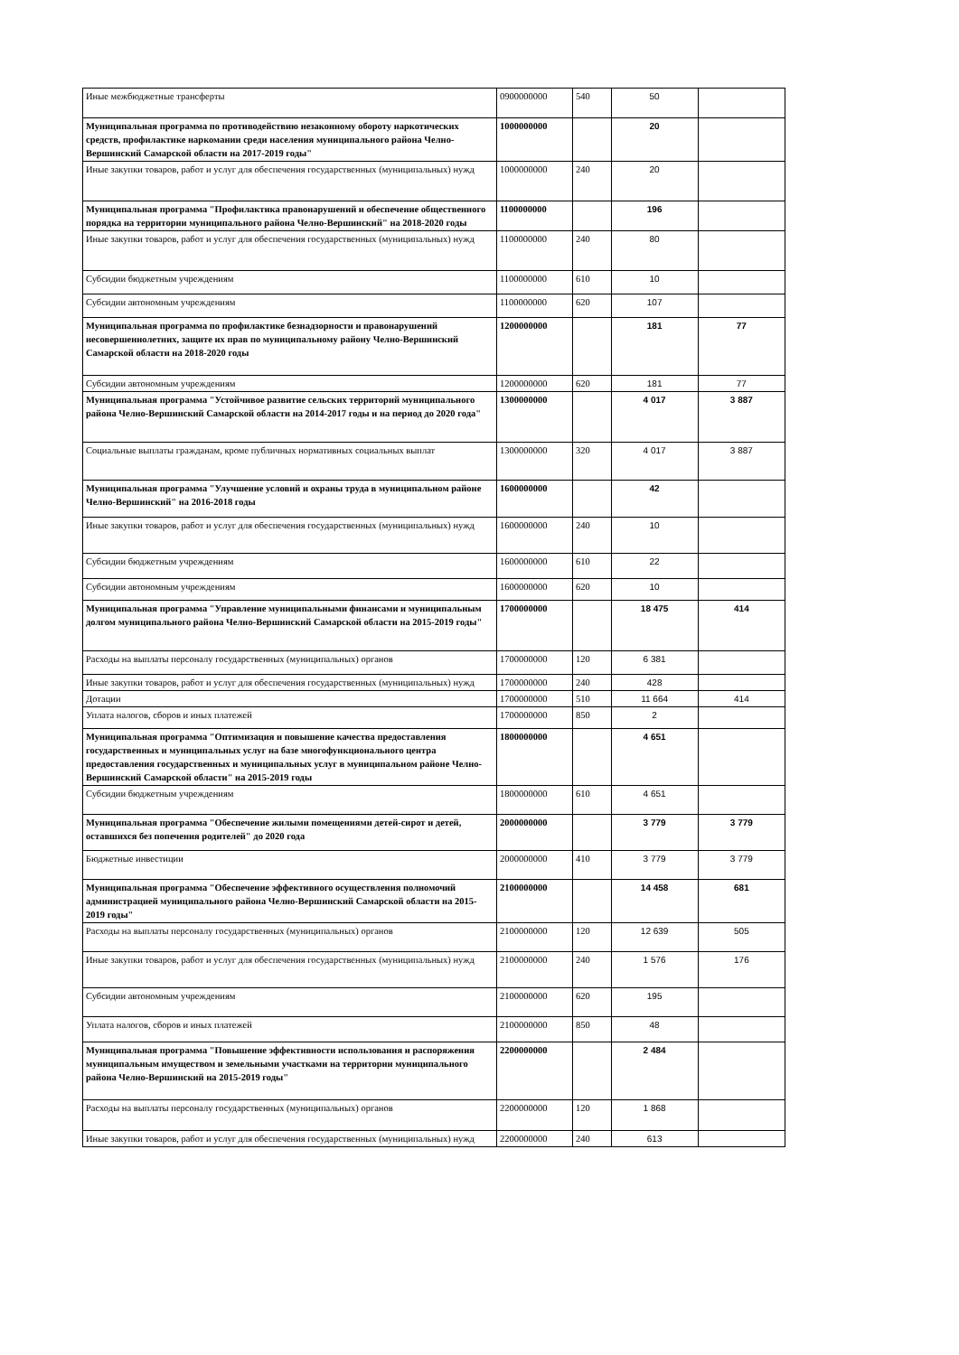| Иные межбюджетные трансферты | 0900000000 | 540 | 50 | |
| Муниципальная программа по противодействию незаконному обороту наркотических средств, профилактике наркомании среди населения муниципального района Челно-Вершинский Самарской области на 2017-2019 годы" | 1000000000 | | 20 | |
| Иные закупки товаров, работ и услуг для обеспечения государственных (муниципальных) нужд | 1000000000 | 240 | 20 | |
| Муниципальная программа "Профилактика правонарушений и обеспечение общественного порядка на территории муниципального района Челно-Вершинский" на 2018-2020 годы | 1100000000 | | 196 | |
| Иные закупки товаров, работ и услуг для обеспечения государственных (муниципальных) нужд | 1100000000 | 240 | 80 | |
| Субсидии бюджетным учреждениям | 1100000000 | 610 | 10 | |
| Субсидии автономным учреждениям | 1100000000 | 620 | 107 | |
| Муниципальная программа по профилактике безнадзорности и правонарушений несовершеннолетних, защите их прав по муниципальному району Челно-Вершинский Самарской области на 2018-2020 годы | 1200000000 | | 181 | 77 |
| Субсидии автономным учреждениям | 1200000000 | 620 | 181 | 77 |
| Муниципальная программа "Устойчивое развитие сельских территорий муниципального района Челно-Вершинский Самарской области на 2014-2017 годы и на период до 2020 года" | 1300000000 | | 4 017 | 3 887 |
| Социальные выплаты гражданам, кроме публичных нормативных социальных выплат | 1300000000 | 320 | 4 017 | 3 887 |
| Муниципальная программа "Улучшение условий и охраны труда в муниципальном районе Челно-Вершинский" на 2016-2018 годы | 1600000000 | | 42 | |
| Иные закупки товаров, работ и услуг для обеспечения государственных (муниципальных) нужд | 1600000000 | 240 | 10 | |
| Субсидии бюджетным учреждениям | 1600000000 | 610 | 22 | |
| Субсидии автономным учреждениям | 1600000000 | 620 | 10 | |
| Муниципальная программа "Управление муниципальными финансами и муниципальным долгом муниципального района Челно-Вершинский Самарской области на 2015-2019 годы" | 1700000000 | | 18 475 | 414 |
| Расходы на выплаты персоналу государственных (муниципальных) органов | 1700000000 | 120 | 6 381 | |
| Иные закупки товаров, работ и услуг для обеспечения государственных (муниципальных) нужд | 1700000000 | 240 | 428 | |
| Дотации | 1700000000 | 510 | 11 664 | 414 |
| Уплата налогов, сборов и иных платежей | 1700000000 | 850 | 2 | |
| Муниципальная программа "Оптимизация и повышение качества предоставления государственных и муниципальных услуг на базе многофункционального центра предоставления государственных и муниципальных услуг в муниципальном районе Челно-Вершинский Самарской области" на 2015-2019 годы | 1800000000 | | 4 651 | |
| Субсидии бюджетным учреждениям | 1800000000 | 610 | 4 651 | |
| Муниципальная программа "Обеспечение жилыми помещениями детей-сирот и детей, оставшихся без попечения родителей" до 2020 года | 2000000000 | | 3 779 | 3 779 |
| Бюджетные инвестиции | 2000000000 | 410 | 3 779 | 3 779 |
| Муниципальная программа "Обеспечение эффективного осуществления полномочий администрацией муниципального района Челно-Вершинский Самарской области на 2015-2019 годы" | 2100000000 | | 14 458 | 681 |
| Расходы на выплаты персоналу государственных (муниципальных) органов | 2100000000 | 120 | 12 639 | 505 |
| Иные закупки товаров, работ и услуг для обеспечения государственных (муниципальных) нужд | 2100000000 | 240 | 1 576 | 176 |
| Субсидии автономным учреждениям | 2100000000 | 620 | 195 | |
| Уплата налогов, сборов и иных платежей | 2100000000 | 850 | 48 | |
| Муниципальная программа "Повышение эффективности использования и распоряжения муниципальным имуществом и земельными участками на территории муниципального района Челно-Вершинский на 2015-2019 годы" | 2200000000 | | 2 484 | |
| Расходы на выплаты персоналу государственных (муниципальных) органов | 2200000000 | 120 | 1 868 | |
| Иные закупки товаров, работ и услуг для обеспечения государственных (муниципальных) нужд | 2200000000 | 240 | 613 | |